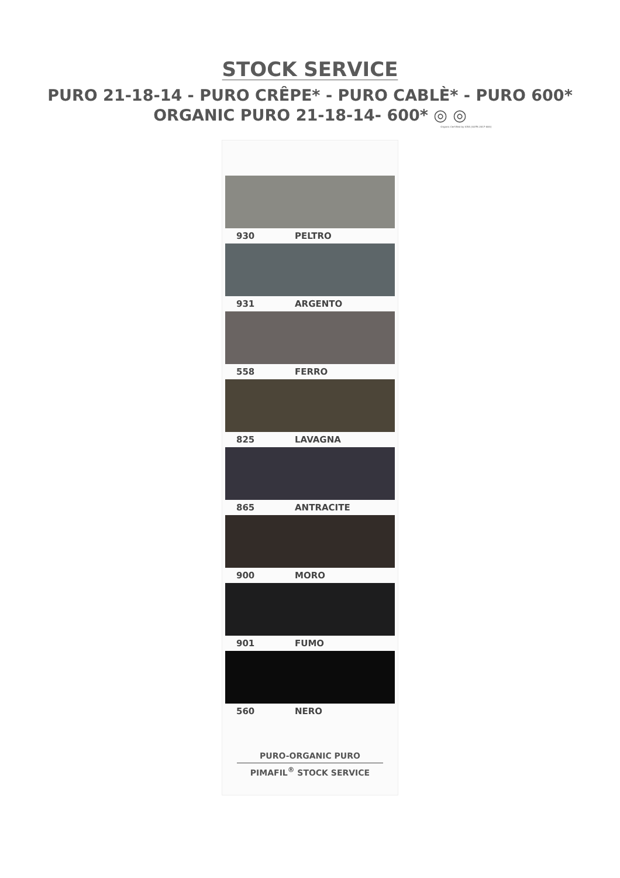STOCK SERVICE
PURO 21-18-14 - PURO CRÊPE* - PURO CABLÈ* - PURO 600*
ORGANIC PURO 21-18-14- 600* ◎ ◎
Organic Certified by ICEA [GOTS 2017-083]
930 PELTRO
931 ARGENTO
558 FERRO
825 LAVAGNA
865 ANTRACITE
900 MORO
901 FUMO
560 NERO
PURO-ORGANIC PURO
PIMAFIL<sup>®</sup> STOCK SERVICE